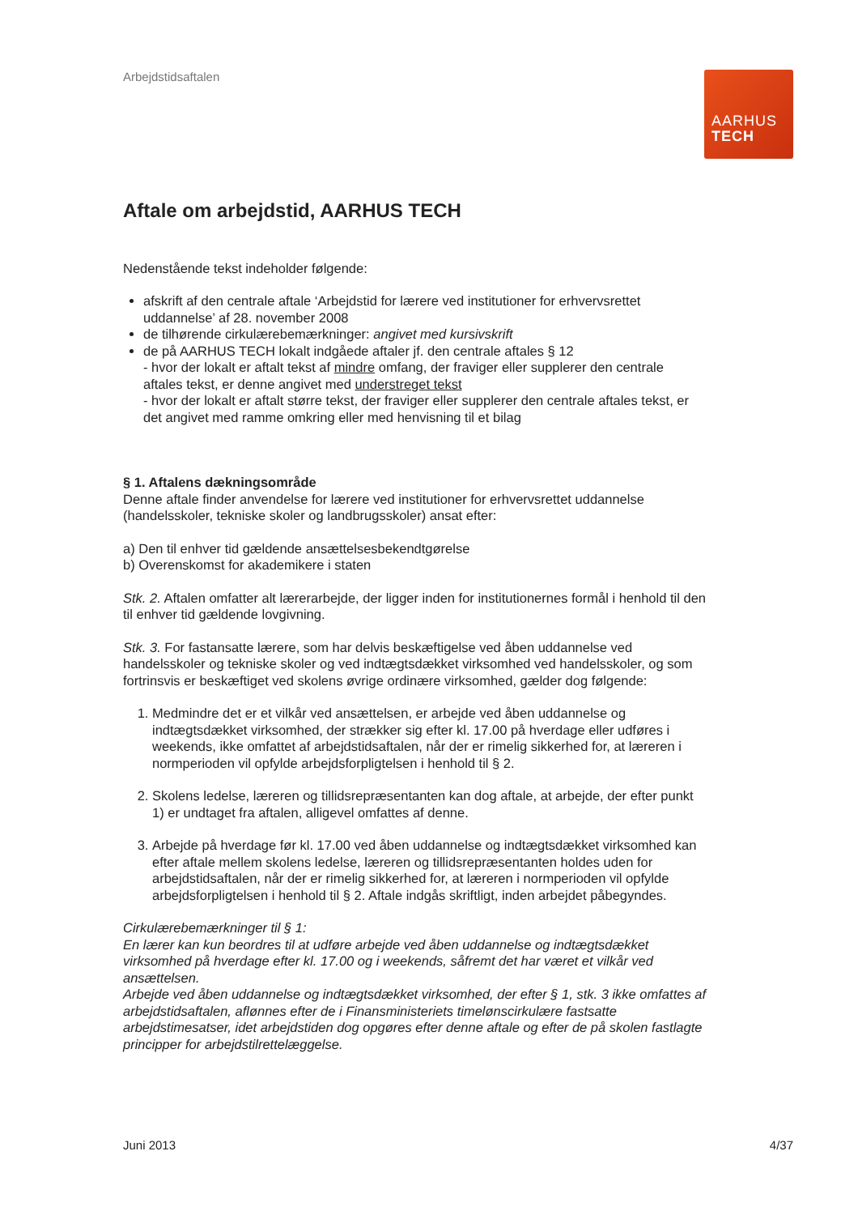Arbejdstidsaftalen
AARHUS
TECH
Aftale om arbejdstid, AARHUS TECH
Nedenstående tekst indeholder følgende:
afskrift af den centrale aftale ‘Arbejdstid for lærere ved institutioner for erhvervsrettet uddannelse’ af 28. november 2008
de tilhørende cirkulærebemærkninger: angivet med kursivskrift
de på AARHUS TECH lokalt indgåede aftaler jf. den centrale aftales § 12
- hvor der lokalt er aftalt tekst af mindre omfang, der fraviger eller supplerer den centrale aftales tekst, er denne angivet med understreget tekst
- hvor der lokalt er aftalt større tekst, der fraviger eller supplerer den centrale aftales tekst, er det angivet med ramme omkring eller med henvisning til et bilag
§ 1. Aftalens dækningsområde
Denne aftale finder anvendelse for lærere ved institutioner for erhvervsrettet uddannelse (handelsskoler, tekniske skoler og landbrugsskoler) ansat efter:
a) Den til enhver tid gældende ansættelsesbekendtgørelse
b) Overenskomst for akademikere i staten
Stk. 2. Aftalen omfatter alt lærerarbejde, der ligger inden for institutionernes formål i henhold til den til enhver tid gældende lovgivning.
Stk. 3. For fastansatte lærere, som har delvis beskæftigelse ved åben uddannelse ved handelsskoler og tekniske skoler og ved indtægtsdækket virksomhed ved handelsskoler, og som fortrinsvis er beskæftiget ved skolens øvrige ordinære virksomhed, gælder dog følgende:
1. Medmindre det er et vilkår ved ansættelsen, er arbejde ved åben uddannelse og indtægtsdækket virksomhed, der strækker sig efter kl. 17.00 på hverdage eller udføres i weekends, ikke omfattet af arbejdstidsaftalen, når der er rimelig sikkerhed for, at læreren i normperioden vil opfylde arbejdsforpligtelsen i henhold til § 2.
2. Skolens ledelse, læreren og tillidsrepræsentanten kan dog aftale, at arbejde, der efter punkt 1) er undtaget fra aftalen, alligevel omfattes af denne.
3. Arbejde på hverdage før kl. 17.00 ved åben uddannelse og indtægtsdækket virksomhed kan efter aftale mellem skolens ledelse, læreren og tillidsrepræsentanten holdes uden for arbejdstidsaftalen, når der er rimelig sikkerhed for, at læreren i normperioden vil opfylde arbejdsforpligtelsen i henhold til § 2. Aftale indgås skriftligt, inden arbejdet påbegyndes.
Cirkulærebemærkninger til § 1:
En lærer kan kun beordres til at udføre arbejde ved åben uddannelse og indtægtsdækket virksomhed på hverdage efter kl. 17.00 og i weekends, såfremt det har været et vilkår ved ansættelsen.
Arbejde ved åben uddannelse og indtægtsdækket virksomhed, der efter § 1, stk. 3 ikke omfattes af arbejdstidsaftalen, aflønnes efter de i Finansministeriets timelønscirkulære fastsatte arbejdstimesatser, idet arbejdstiden dog opgøres efter denne aftale og efter de på skolen fastlagte principper for arbejdstilrettelæggelse.
Juni 2013 4/37